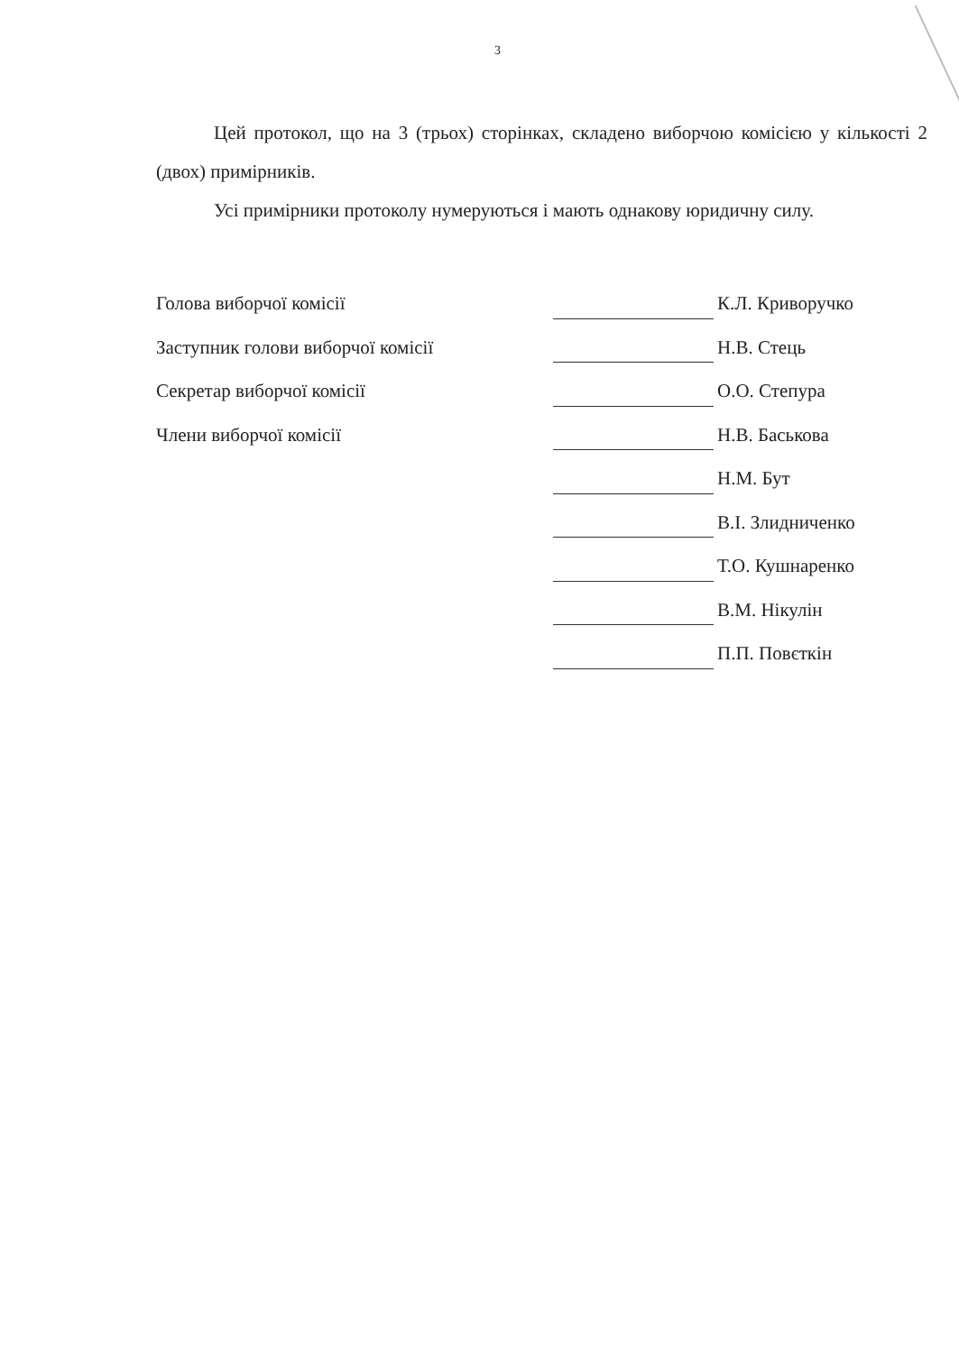3
Цей протокол, що на 3 (трьох) сторінках, складено виборчою комісією у кількості 2 (двох) примірників.
Усі примірники протоколу нумеруються і мають однакову юридичну силу.
| Голова виборчої комісії | | К.Л. Криворучко |
| Заступник голови виборчої комісії | | Н.В. Стець |
| Секретар виборчої комісії | | О.О. Степура |
| Члени виборчої комісії | | Н.В. Баськова |
| | | Н.М. Бут |
| | | В.І. Злидниченко |
| | | Т.О. Кушнаренко |
| | | В.М. Нікулін |
| | | П.П. Повєткін |